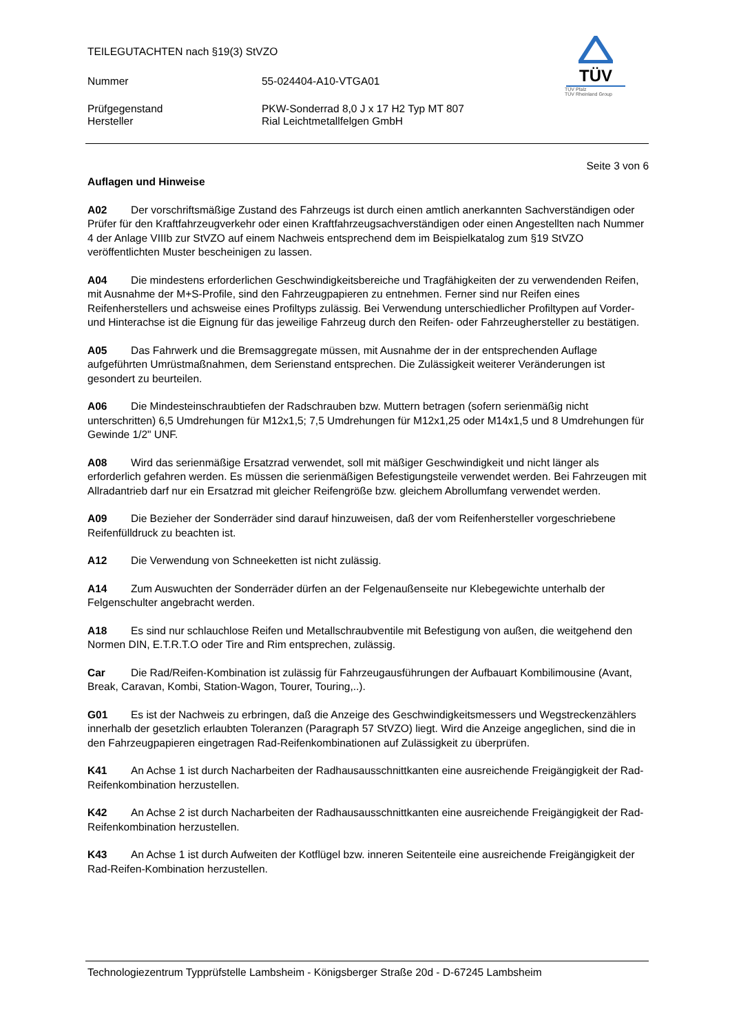TEILEGUTACHTEN nach §19(3) StVZO
Nummer 55-024404-A10-VTGA01
Prüfgegenstand PKW-Sonderrad 8,0 J x 17 H2 Typ MT 807
Hersteller Rial Leichtmetallfelgen GmbH
TÜV
TÜV Pfalz
TÜV Rheinland Group
Seite 3 von 6
Auflagen und Hinweise
A02 Der vorschriftsmäßige Zustand des Fahrzeugs ist durch einen amtlich anerkannten Sachverständigen oder Prüfer für den Kraftfahrzeugverkehr oder einen Kraftfahrzeugsachverständigen oder einen Angestellten nach Nummer 4 der Anlage VIIIb zur StVZO auf einem Nachweis entsprechend dem im Beispielkatalog zum §19 StVZO veröffentlichten Muster bescheinigen zu lassen.
A04 Die mindestens erforderlichen Geschwindigkeitsbereiche und Tragfähigkeiten der zu verwendenden Reifen, mit Ausnahme der M+S-Profile, sind den Fahrzeugpapieren zu entnehmen. Ferner sind nur Reifen eines Reifenherstellers und achsweise eines Profiltyps zulässig. Bei Verwendung unterschiedlicher Profiltypen auf Vorder- und Hinterachse ist die Eignung für das jeweilige Fahrzeug durch den Reifen- oder Fahrzeughersteller zu bestätigen.
A05 Das Fahrwerk und die Bremsaggregate müssen, mit Ausnahme der in der entsprechenden Auflage aufgeführten Umrüstmaßnahmen, dem Serienstand entsprechen. Die Zulässigkeit weiterer Veränderungen ist gesondert zu beurteilen.
A06 Die Mindesteinschraubtiefen der Radschrauben bzw. Muttern betragen (sofern serienmäßig nicht unterschritten) 6,5 Umdrehungen für M12x1,5; 7,5 Umdrehungen für M12x1,25 oder M14x1,5 und 8 Umdrehungen für Gewinde 1/2" UNF.
A08 Wird das serienmäßige Ersatzrad verwendet, soll mit mäßiger Geschwindigkeit und nicht länger als erforderlich gefahren werden. Es müssen die serienmäßigen Befestigungsteile verwendet werden. Bei Fahrzeugen mit Allradantrieb darf nur ein Ersatzrad mit gleicher Reifengröße bzw. gleichem Abrollumfang verwendet werden.
A09 Die Bezieher der Sonderräder sind darauf hinzuweisen, daß der vom Reifenhersteller vorgeschriebene Reifenfülldruck zu beachten ist.
A12 Die Verwendung von Schneeketten ist nicht zulässig.
A14 Zum Auswuchten der Sonderräder dürfen an der Felgenaußenseite nur Klebegewichte unterhalb der Felgenschulter angebracht werden.
A18 Es sind nur schlauchlose Reifen und Metallschraubventile mit Befestigung von außen, die weitgehend den Normen DIN, E.T.R.T.O oder Tire and Rim entsprechen, zulässig.
Car Die Rad/Reifen-Kombination ist zulässig für Fahrzeugausführungen der Aufbauart Kombilimousine (Avant, Break, Caravan, Kombi, Station-Wagon, Tourer, Touring,..).
G01 Es ist der Nachweis zu erbringen, daß die Anzeige des Geschwindigkeitsmessers und Wegstreckenzählers innerhalb der gesetzlich erlaubten Toleranzen (Paragraph 57 StVZO) liegt. Wird die Anzeige angeglichen, sind die in den Fahrzeugpapieren eingetragen Rad-Reifenkombinationen auf Zulässigkeit zu überprüfen.
K41 An Achse 1 ist durch Nacharbeiten der Radhausausschnittkanten eine ausreichende Freigängigkeit der Rad-Reifenkombination herzustellen.
K42 An Achse 2 ist durch Nacharbeiten der Radhausausschnittkanten eine ausreichende Freigängigkeit der Rad-Reifenkombination herzustellen.
K43 An Achse 1 ist durch Aufweiten der Kotflügel bzw. inneren Seitenteile eine ausreichende Freigängigkeit der Rad-Reifen-Kombination herzustellen.
Technologiezentrum Typprüfstelle Lambsheim - Königsberger Straße 20d - D-67245 Lambsheim